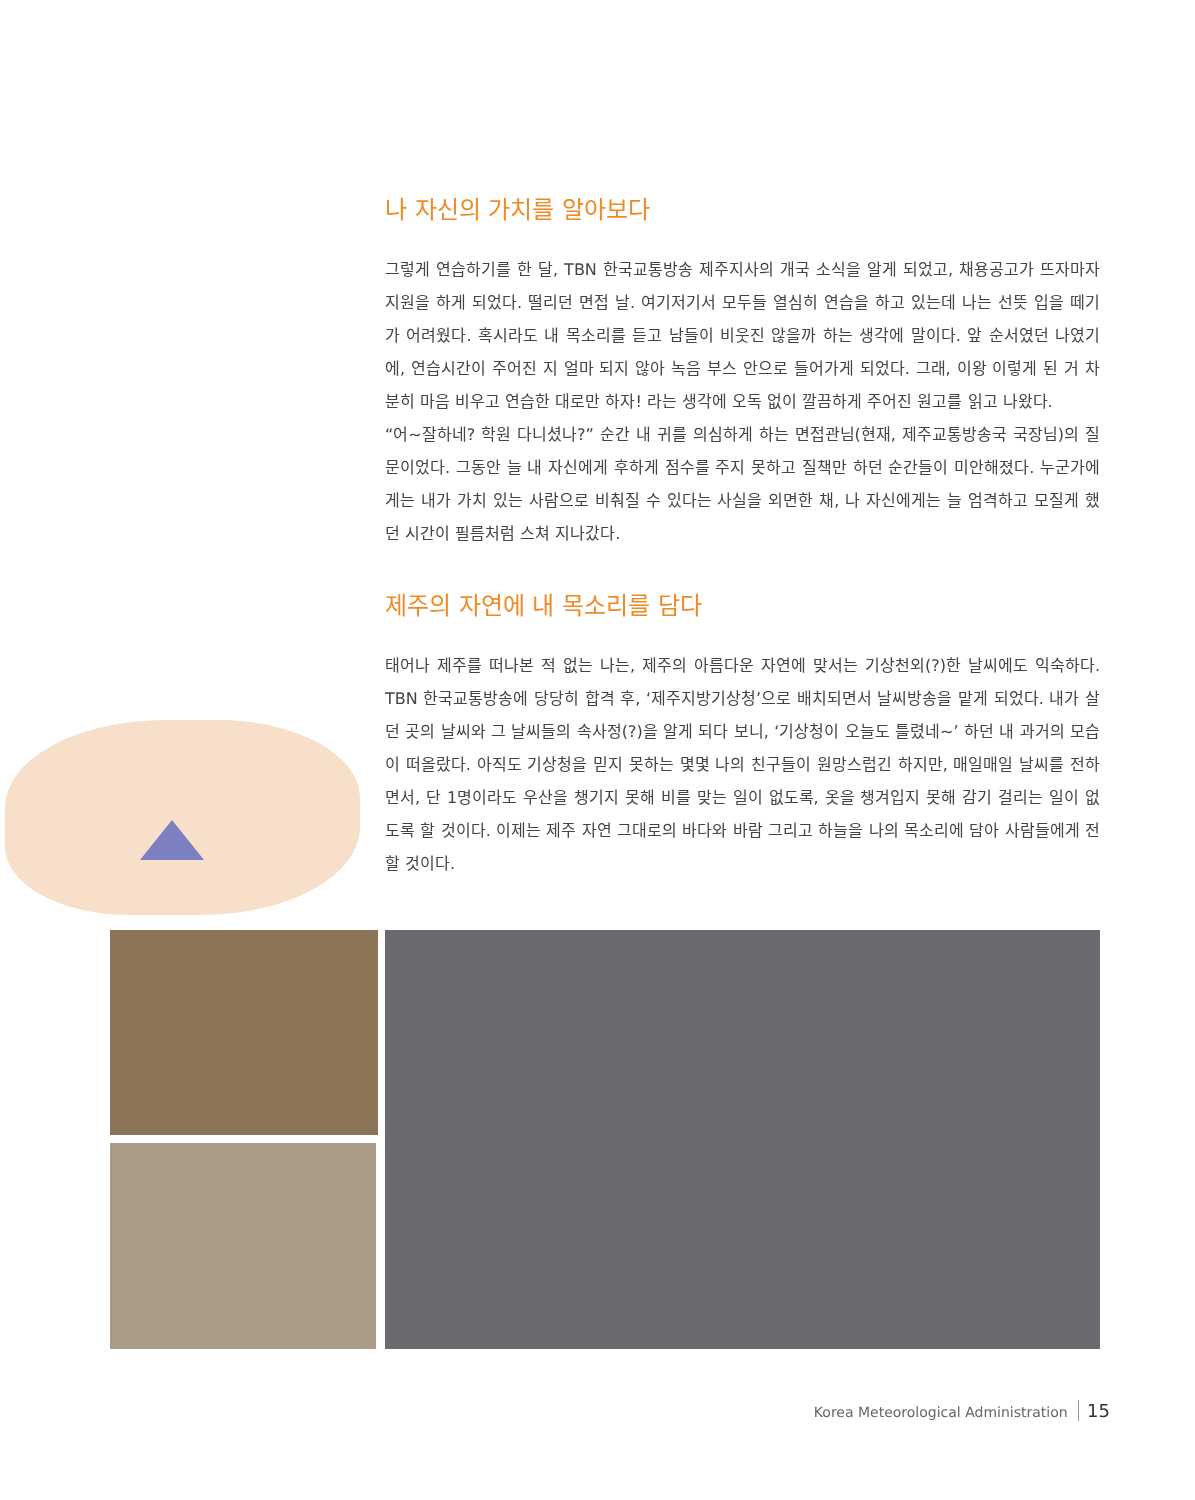나 자신의 가치를 알아보다
그렇게 연습하기를 한 달, TBN 한국교통방송 제주지사의 개국 소식을 알게 되었고, 채용공고가 뜨자마자 지원을 하게 되었다. 떨리던 면접 날. 여기저기서 모두들 열심히 연습을 하고 있는데 나는 선뜻 입을 떼기가 어려웠다. 혹시라도 내 목소리를 듣고 남들이 비웃진 않을까 하는 생각에 말이다. 앞 순서였던 나였기에, 연습시간이 주어진 지 얼마 되지 않아 녹음 부스 안으로 들어가게 되었다. 그래, 이왕 이렇게 된 거 차분히 마음 비우고 연습한 대로만 하자! 라는 생각에 오독 없이 깔끔하게 주어진 원고를 읽고 나왔다.
“어~잘하네? 학원 다니셨나?” 순간 내 귀를 의심하게 하는 면접관님(현재, 제주교통방송국 국장님)의 질문이었다. 그동안 늘 내 자신에게 후하게 점수를 주지 못하고 질책만 하던 순간들이 미안해졌다. 누군가에게는 내가 가치 있는 사람으로 비춰질 수 있다는 사실을 외면한 채, 나 자신에게는 늘 엄격하고 모질게 했던 시간이 필름처럼 스쳐 지나갔다.
제주의 자연에 내 목소리를 담다
태어나 제주를 떠나본 적 없는 나는, 제주의 아름다운 자연에 맞서는 기상천외(?)한 날씨에도 익숙하다. TBN 한국교통방송에 당당히 합격 후, ‘제주지방기상청’으로 배치되면서 날씨방송을 맡게 되었다. 내가 살던 곳의 날씨와 그 날씨들의 속사정(?)을 알게 되다 보니, ‘기상청이 오늘도 틀렸네~’ 하던 내 과거의 모습이 떠올랐다. 아직도 기상청을 믿지 못하는 몇몇 나의 친구들이 원망스럽긴 하지만, 매일매일 날씨를 전하면서, 단 1명이라도 우산을 챙기지 못해 비를 맞는 일이 없도록, 옷을 챙겨입지 못해 감기 걸리는 일이 없도록 할 것이다. 이제는 제주 자연 그대로의 바다와 바람 그리고 하늘을 나의 목소리에 담아 사람들에게 전할 것이다.
Korea Meteorological Administration 15